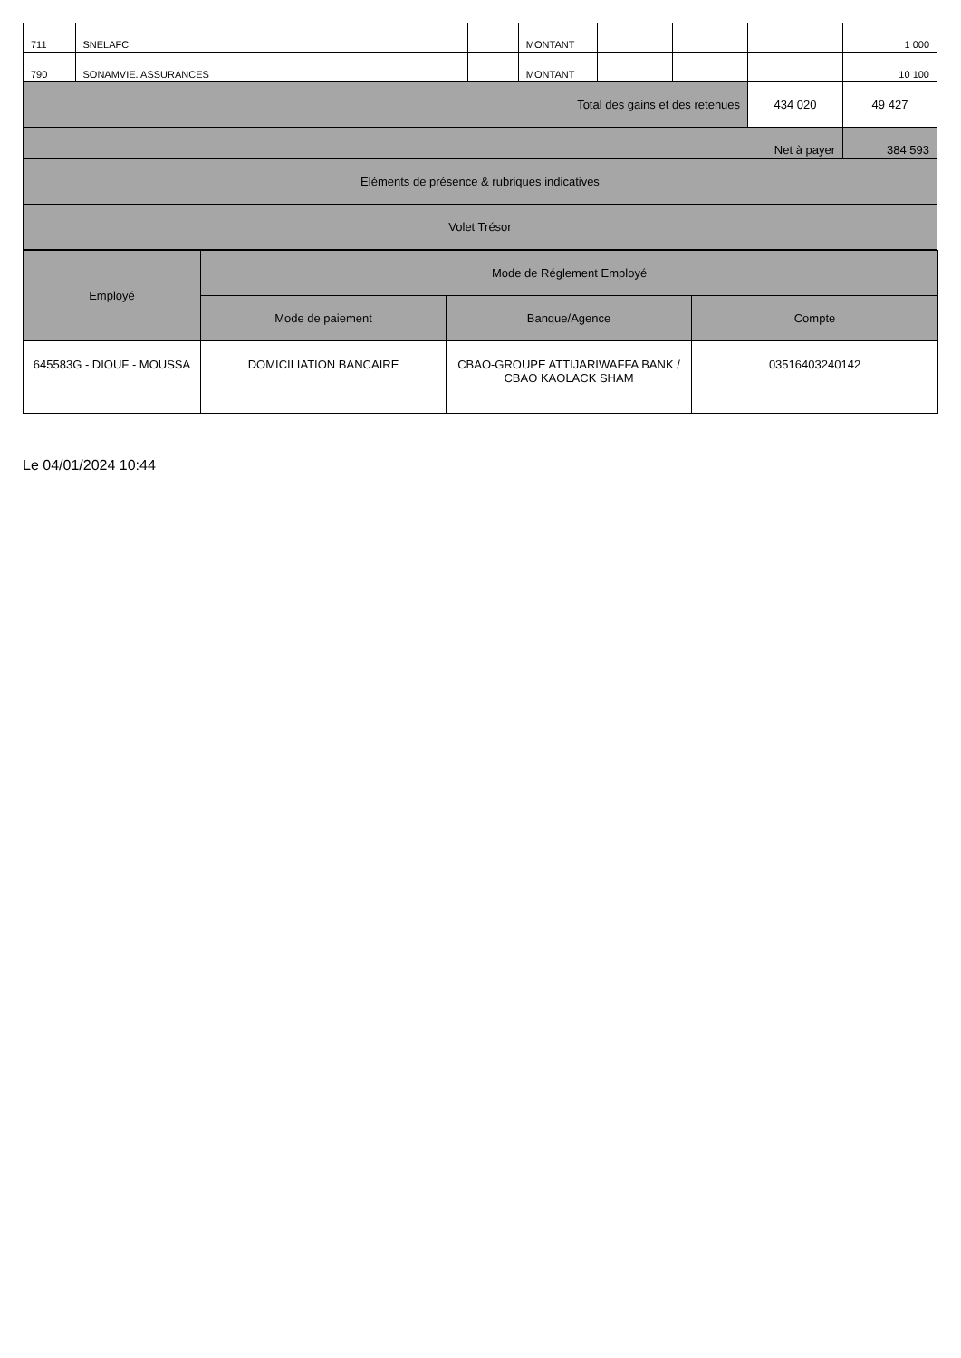| 711 | SNELAFC | | MONTANT | | | | 1 000 |
| 790 | SONAMVIE. ASSURANCES | | MONTANT | | | | 10 100 |
| Total des gains et des retenues | | | | | | 434 020 | 49 427 |
| Net à payer | | | | | | | 384 593 |
| Eléments de présence & rubriques indicatives | | | | | | | |
| Volet Trésor | | | | | | | |
| Employé | Mode de Réglement Employé | | |
| --- | --- | --- | --- |
| | Mode de paiement | Banque/Agence | Compte |
| 645583G - DIOUF - MOUSSA | DOMICILIATION BANCAIRE | CBAO-GROUPE ATTIJARIWAFFA BANK / CBAO KAOLACK SHAM | 03516403240142 |
Le 04/01/2024 10:44